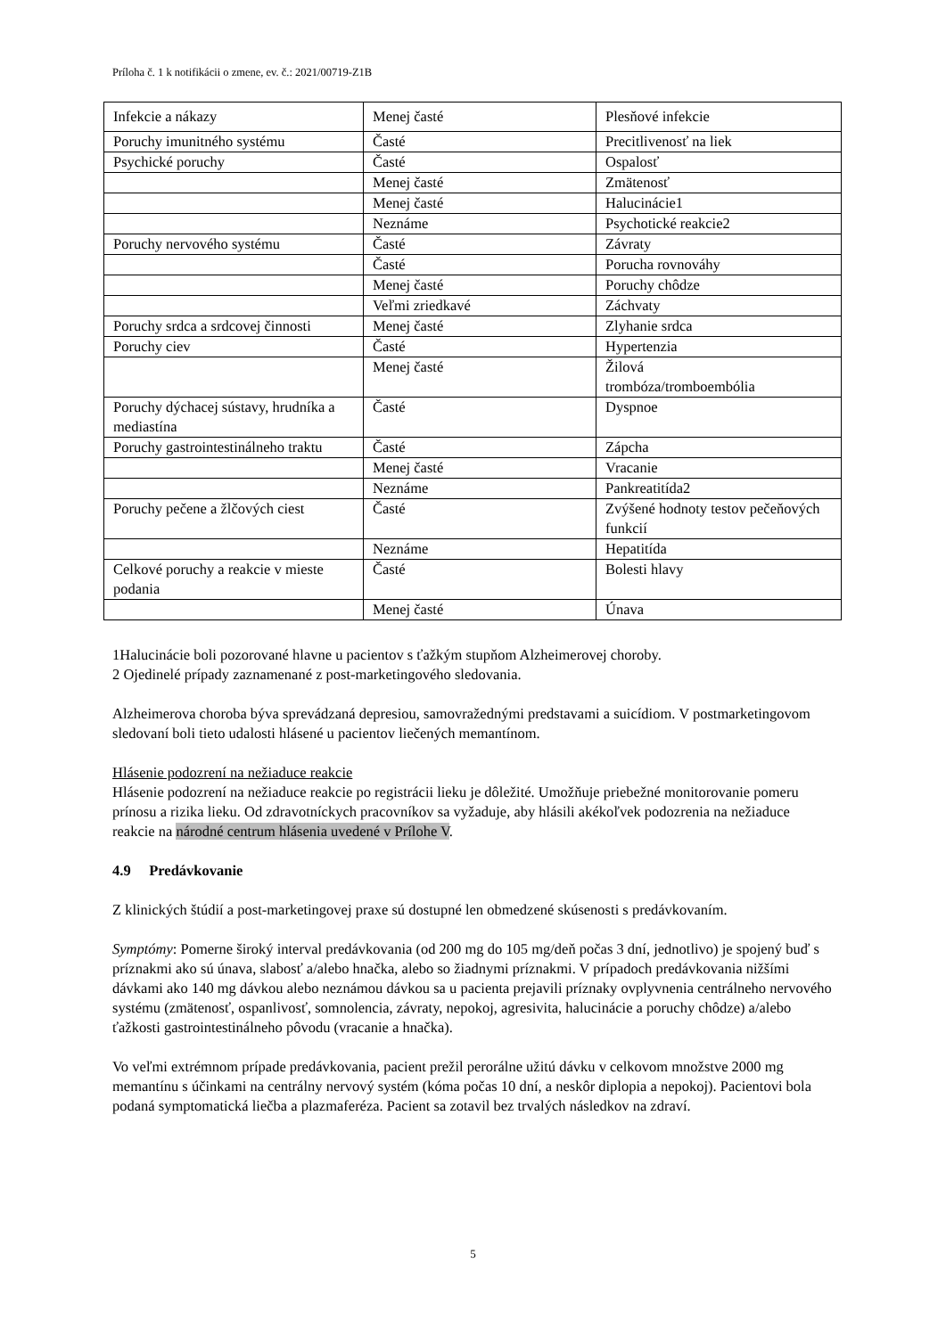Príloha č. 1 k notifikácii o zmene, ev. č.: 2021/00719-Z1B
| Infekcie a nákazy | Menej časté | Plesňové infekcie |
| Poruchy imunitného systému | Časté | Precitlivenosť na liek |
| Psychické poruchy | Časté | Ospalosť |
| | Menej časté | Zmätenosť |
| | Menej časté | Halucinácie1 |
| | Neznáme | Psychotické reakcie2 |
| Poruchy nervového systému | Časté | Závraty |
| | Časté | Porucha rovnováhy |
| | Menej časté | Poruchy chôdze |
| | Veľmi zriedkavé | Záchvaty |
| Poruchy srdca a srdcovej činnosti | Menej časté | Zlyhanie srdca |
| Poruchy ciev | Časté | Hypertenzia |
| | Menej časté | Žilová trombóza/tromboembólia |
| Poruchy dýchacej sústavy, hrudníka a mediastína | Časté | Dyspnoe |
| Poruchy gastrointestinálneho traktu | Časté | Zápcha |
| | Menej časté | Vracanie |
| | Neznáme | Pankreatitída2 |
| Poruchy pečene a žlčových ciest | Časté | Zvýšené hodnoty testov pečeňových funkcií |
| | Neznáme | Hepatitída |
| Celkové poruchy a reakcie v mieste podania | Časté | Bolesti hlavy |
| | Menej časté | Únava |
1Halucinácie boli pozorované hlavne u pacientov s ťažkým stupňom Alzheimerovej choroby.
2 Ojedinelé prípady zaznamenané z post-marketingového sledovania.
Alzheimerova choroba býva sprevádzaná depresiou, samovražednými predstavami a suicídiom. V postmarketingovom sledovaní boli tieto udalosti hlásené u pacientov liečených memantínom.
Hlásenie podozrení na nežiaduce reakcie
Hlásenie podozrení na nežiaduce reakcie po registrácii lieku je dôležité. Umožňuje priebežné monitorovanie pomeru prínosu a rizika lieku. Od zdravotníckych pracovníkov sa vyžaduje, aby hlásili akékoľvek podozrenia na nežiaduce reakcie na národné centrum hlásenia uvedené v Prílohe V.
4.9 Predávkovanie
Z klinických štúdií a post-marketingovej praxe sú dostupné len obmedzené skúsenosti s predávkovaním.
Symptómy: Pomerne široký interval predávkovania (od 200 mg do 105 mg/deň počas 3 dní, jednotlivo) je spojený buď s príznakmi ako sú únava, slabosť a/alebo hnačka, alebo so žiadnymi príznakmi. V prípadoch predávkovania nižšími dávkami ako 140 mg dávkou alebo neznámou dávkou sa u pacienta prejavili príznaky ovplyvnenia centrálneho nervového systému (zmätenosť, ospanlivosť, somnolencia, závraty, nepokoj, agresivita, halucinácie a poruchy chôdze) a/alebo ťažkosti gastrointestinálneho pôvodu (vracanie a hnačka).
Vo veľmi extrémnom prípade predávkovania, pacient prežil perorálne užitú dávku v celkovom množstve 2000 mg memantínu s účinkami na centrálny nervový systém (kóma počas 10 dní, a neskôr diplopia a nepokoj). Pacientovi bola podaná symptomatická liečba a plazmaferéza. Pacient sa zotavil bez trvalých následkov na zdraví.
5